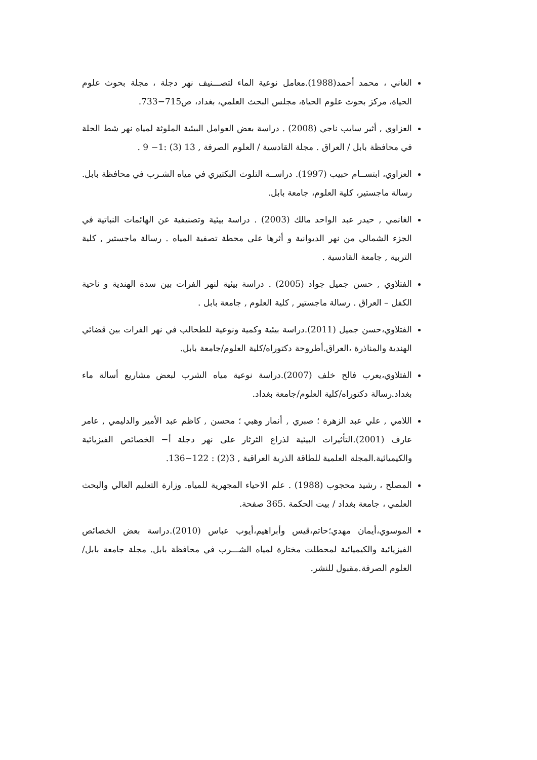العاني ، محمد أحمد(1988).معامل نوعية الماء لتصـــنيف نهر دجلة ، مجلة بحوث علوم الحياة، مركز بحوث علوم الحياة، مجلس البحث العلمي، بغداد، ص715−733.
العزاوي , أثير سايب ناجي (2008) . دراسة بعض العوامل البيئية الملوثة لمياه نهر شط الحلة في محافظة بابل / العراق . مجلة القادسية / العلوم الصرفة , 13 (3) :1− 9 .
العزاوي، ابتســام حبيب (1997). دراســة التلوث البكتيري في مياه الشـرب في محافظة بابل. رسالة ماجستير، كلية العلوم، جامعة بابل.
الغانمي , حيدر عبد الواحد مالك (2003) . دراسة بيئية وتصنيفية عن الهائمات النباتية في الجزء الشمالي من نهر الديوانية و أثرها على محطة تصفية المياه . رسالة ماجستير , كلية التربية , جامعة القادسية .
الفتلاوي , حسن جميل جواد (2005) . دراسة بيئية لنهر الفرات بين سدة الهندية و ناحية الكفل – العراق . رسالة ماجستير , كلية العلوم , جامعة بابل .
الفتلاوي،حسن جميل (2011).دراسة بيئية وكمية ونوعية للطحالب في نهر الفرات بين قضائي الهندية والمناذرة ،العراق.أطروحة دكتوراه/كلية العلوم/جامعة بابل.
الفتلاوي،يعرب فالح خلف (2007).دراسة نوعية مياه الشرب لبعض مشاريع أسالة ماء بغداد.رسالة دكتوراه/كلية العلوم/جامعة بغداد.
اللامي , علي عبد الزهرة ؛ صبري , أنمار وهبي ؛ محسن , كاظم عبد الأمير والدليمي , عامر عارف (2001).التأثيرات البيئية لذراع الثرثار على نهر دجلة أ− الخصائص الفيزيائية والكيميائية.المجلة العلمية للطاقة الذرية العراقية , 3(2) : 122−136.
المصلح ، رشيد محجوب (1988) . علم الاحياء المجهرية للمياه. وزارة التعليم العالي والبحث العلمي ، جامعة بغداد / بيت الحكمة .365 صفحة.
الموسوي،أيمان مهدي؛حاتم،قيس وأبراهيم،أيوب عباس (2010).دراسة بعض الخصائص الفيزيائية والكيميائية لمحطلت مختارة لمياه الشـــرب في محافظة بابل. مجلة جامعة بابل/العلوم الصرفة.مقبول للنشر.